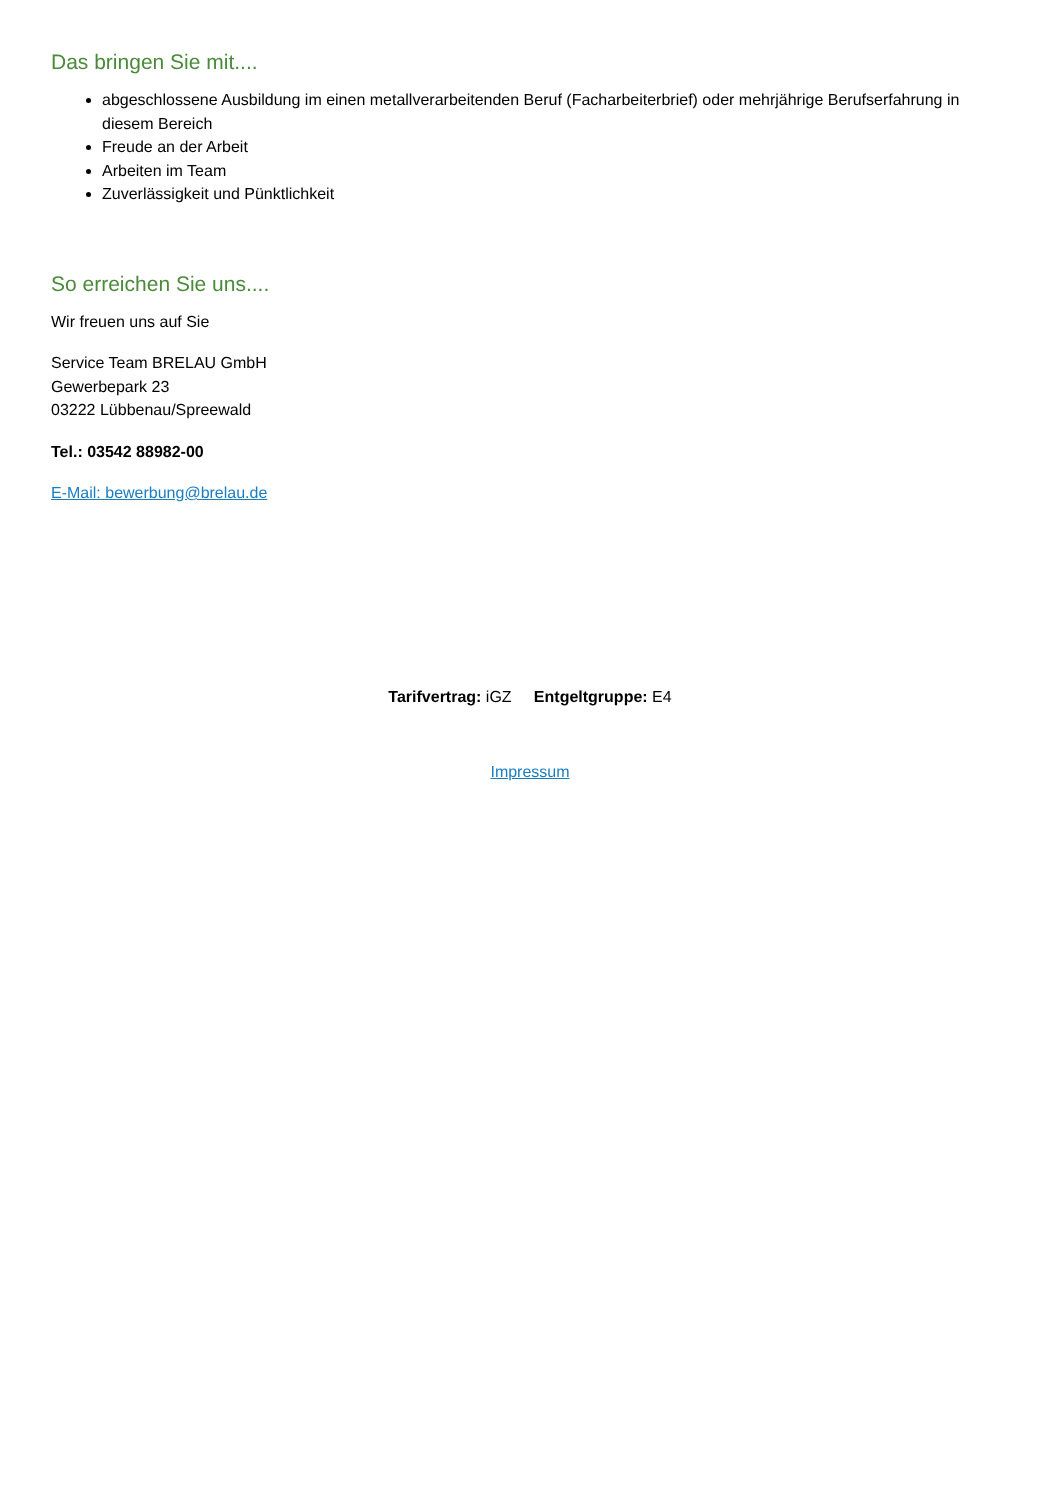Das bringen Sie mit....
abgeschlossene Ausbildung im einen metallverarbeitenden Beruf (Facharbeiterbrief) oder mehrjährige Berufserfahrung in diesem Bereich
Freude an der Arbeit
Arbeiten im Team
Zuverlässigkeit und Pünktlichkeit
So erreichen Sie uns....
Wir freuen uns auf Sie
Service Team BRELAU GmbH
Gewerbepark 23
03222 Lübbenau/Spreewald
Tel.: 03542 88982-00
E-Mail: bewerbung@brelau.de
Tarifvertrag: iGZ Entgeltgruppe: E4
Impressum